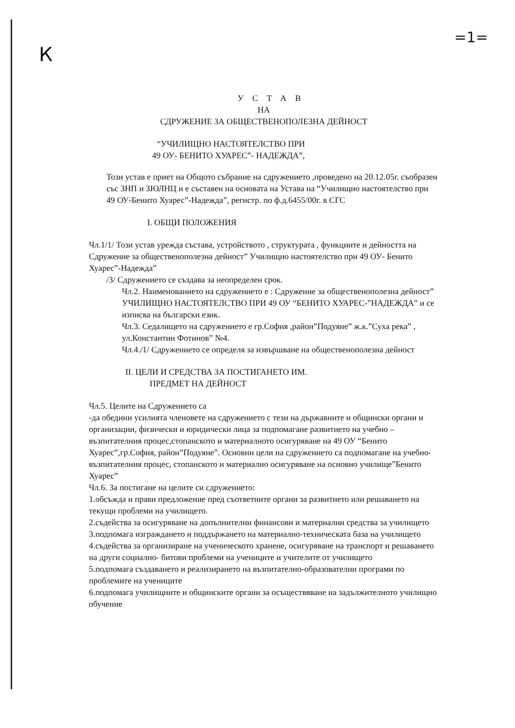К
=1=
УСТАВ
НА
СДРУЖЕНИЕ ЗА ОБЩЕСТВЕНОПОЛЕЗНА ДЕЙНОСТ
“УЧИЛИЩНО НАСТОЯТЕЛСТВО ПРИ
49 ОУ- БЕНИТО ХУАРЕС”- НАДЕЖДА”,
Този устав е приет на Общото събрание на сдружението ,проведено на 20.12.05г. съобразен със ЗНП и ЗЮЛНЦ и е съставен на основата на Устава на “Училищно настоятелство при 49 ОУ-Бенито Хуарес”-Надежда”, регистр. по ф.д.6455/00г. в СГС
I. ОБЩИ ПОЛОЖЕНИЯ
Чл.1/1/ Този устав урежда състава, устройството , структурата , функциите и дейността на Сдружение за общественополезна дейност” Училищно настоятелство при 49 ОУ- Бенито Хуарес”-Надежда”
/3/ Сдружението се създава за неопределен срок.
Чл.2. Наименованието на сдружението е : Сдружение за общественополезна дейност” УЧИЛИЩНО НАСТОЯТЕЛСТВО ПРИ 49 ОУ “БЕНИТО ХУАРЕС-”НАДЕЖДА” и се изписва на български език.
Чл.3. Седалището на сдружението е гр.София ,район”Подуяне” ж.к.”Суха река” , ул.Константин Фотинов” №4.
Чл.4./1/ Сдружението се определя за извършване на общественополезна дейност
II. ЦЕЛИ И СРЕДСТВА ЗА ПОСТИГАНЕТО ИМ.
ПРЕДМЕТ НА ДЕЙНОСТ
Чл.5. Целите на Сдружението са
-да обедини усилията членовете на сдружението с тези на държавните и общински органи и организации, физически и юридически лица за подпомагане развитието на учебно –възпитателния процес,стопанското и материалното осигуряване на 49 ОУ “Бенито Хуарес”,гр.София, район”Подуяне”. Основни цели на сдружението са подпомагане на учебно-възпитателния процес, стопанското и материално осигуряване на основно училище”Бенито Хуарес”
Чл.6. За постигане на целите си сдружението:
1.обсъжда и прави предложение пред съответните органи за развитието или решаването на текущи проблеми на училището.
2.съдейства за осигуряване на допълнителни финансови и материални средства за училището
3.подпомага изграждането и поддържането на материално-техническата база на училището
4.съдейства за организиране на ученическото хранене, осигуряване на транспорт и решаването на други социално- битови проблеми на учениците и учителите от училището
5.подпомага създаването и реализирането на възпитателно-образователни програми по проблемите на учениците
6.подпомага училищните и общинските органи за осъществяване на задължителното училищно обучение